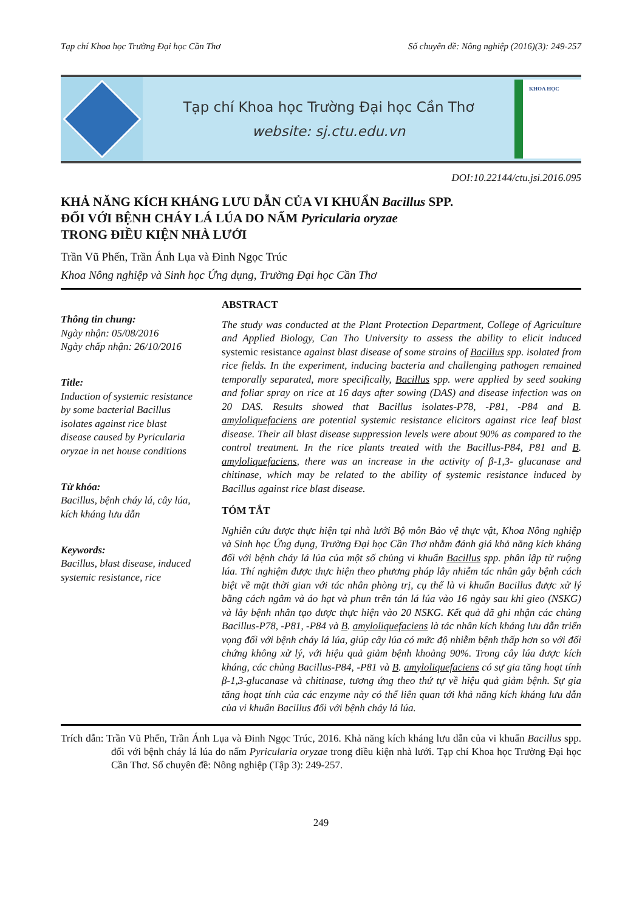Tạp chí Khoa học Trường Đại học Cần Thơ Số chuyên đề: Nông nghiệp (2016)(3): 249-257
Tạp chí Khoa học Trường Đại học Cần Thơ
website: sj.ctu.edu.vn
KHOA HỌC
DOI:10.22144/ctu.jsi.2016.095
KHẢ NĂNG KÍCH KHÁNG LƯU DẪN CỦA VI KHUẨN Bacillus SPP.
ĐỐI VỚI BỆNH CHÁY LÁ LÚA DO NẤM Pyricularia oryzae
TRONG ĐIỀU KIỆN NHÀ LƯỚI
Trần Vũ Phến, Trần Ánh Lụa và Đinh Ngọc Trúc
Khoa Nông nghiệp và Sinh học Ứng dụng, Trường Đại học Cần Thơ
Thông tin chung:
Ngày nhận: 05/08/2016
Ngày chấp nhận: 26/10/2016
Title:
Induction of systemic resistance by some bacterial Bacillus isolates against rice blast disease caused by Pyricularia oryzae in net house conditions
Từ khóa:
Bacillus, bệnh cháy lá, cây lúa, kích kháng lưu dẫn
Keywords:
Bacillus, blast disease, induced systemic resistance, rice
ABSTRACT
The study was conducted at the Plant Protection Department, College of Agriculture and Applied Biology, Can Tho University to assess the ability to elicit induced systemic resistance against blast disease of some strains of Bacillus spp. isolated from rice fields. In the experiment, inducing bacteria and challenging pathogen remained temporally separated, more specifically, Bacillus spp. were applied by seed soaking and foliar spray on rice at 16 days after sowing (DAS) and disease infection was on 20 DAS. Results showed that Bacillus isolates-P78, -P81, -P84 and B. amyloliquefaciens are potential systemic resistance elicitors against rice leaf blast disease. Their all blast disease suppression levels were about 90% as compared to the control treatment. In the rice plants treated with the Bacillus-P84, P81 and B. amyloliquefaciens, there was an increase in the activity of β-1,3- glucanase and chitinase, which may be related to the ability of systemic resistance induced by Bacillus against rice blast disease.
TÓM TẮT
Nghiên cứu được thực hiện tại nhà lưới Bộ môn Bảo vệ thực vật, Khoa Nông nghiệp và Sinh học Ứng dụng, Trường Đại học Cần Thơ nhằm đánh giá khả năng kích kháng đối với bệnh cháy lá lúa của một số chủng vi khuẩn Bacillus spp. phân lập từ ruộng lúa. Thí nghiệm được thực hiện theo phương pháp lây nhiễm tác nhân gây bệnh cách biệt về mặt thời gian với tác nhân phòng trị, cụ thể là vi khuẩn Bacillus được xử lý bằng cách ngâm và áo hạt và phun trên tán lá lúa vào 16 ngày sau khi gieo (NSKG) và lây bệnh nhân tạo được thực hiện vào 20 NSKG. Kết quả đã ghi nhận các chủng Bacillus-P78, -P81, -P84 và B. amyloliquefaciens là tác nhân kích kháng lưu dẫn triển vọng đối với bệnh cháy lá lúa, giúp cây lúa có mức độ nhiễm bệnh thấp hơn so với đối chứng không xử lý, với hiệu quả giảm bệnh khoảng 90%. Trong cây lúa được kích kháng, các chủng Bacillus-P84, -P81 và B. amyloliquefaciens có sự gia tăng hoạt tính β-1,3-glucanase và chitinase, tương ứng theo thứ tự về hiệu quả giảm bệnh. Sự gia tăng hoạt tính của các enzyme này có thể liên quan tới khả năng kích kháng lưu dẫn của vi khuẩn Bacillus đối với bệnh cháy lá lúa.
Trích dẫn: Trần Vũ Phến, Trần Ánh Lụa và Đinh Ngọc Trúc, 2016. Khả năng kích kháng lưu dẫn của vi khuẩn Bacillus spp. đối với bệnh cháy lá lúa do nấm Pyricularia oryzae trong điều kiện nhà lưới. Tạp chí Khoa học Trường Đại học Cần Thơ. Số chuyên đề: Nông nghiệp (Tập 3): 249-257.
249